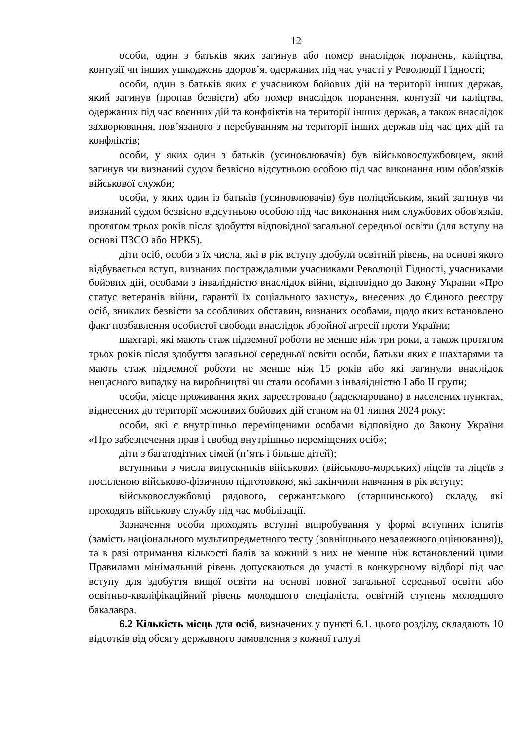12
особи, один з батьків яких загинув або помер внаслідок поранень, каліцтва, контузії чи інших ушкоджень здоров’я, одержаних під час участі у Революції Гідності;
особи, один з батьків яких є учасником бойових дій на території інших держав, який загинув (пропав безвісти) або помер внаслідок поранення, контузії чи каліцтва, одержаних під час воєнних дій та конфліктів на території інших держав, а також внаслідок захворювання, пов’язаного з перебуванням на території інших держав під час цих дій та конфліктів;
особи, у яких один з батьків (усиновлювачів) був військовослужбовцем, який загинув чи визнаний судом безвісно відсутньою особою під час виконання ним обов'язків військової служби;
особи, у яких один із батьків (усиновлювачів) був поліцейським, який загинув чи визнаний судом безвісно відсутньою особою під час виконання ним службових обов'язків, протягом трьох років після здобуття відповідної загальної середньої освіти (для вступу на основі ПЗСО або НРК5).
діти осіб, особи з їх числа, які в рік вступу здобули освітній рівень, на основі якого відбувається вступ, визнаних постраждалими учасниками Революції Гідності, учасниками бойових дій, особами з інвалідністю внаслідок війни, відповідно до Закону України «Про статус ветеранів війни, гарантії їх соціального захисту», внесених до Єдиного реєстру осіб, зниклих безвісти за особливих обставин, визнаних особами, щодо яких встановлено факт позбавлення особистої свободи внаслідок збройної агресії проти України;
шахтарі, які мають стаж підземної роботи не менше ніж три роки, а також протягом трьох років після здобуття загальної середньої освіти особи, батьки яких є шахтарями та мають стаж підземної роботи не менше ніж 15 років або які загинули внаслідок нещасного випадку на виробництві чи стали особами з інвалідністю І або ІІ групи;
особи, місце проживання яких зареєстровано (задекларовано) в населених пунктах, віднесених до території можливих бойових дій станом на 01 липня 2024 року;
особи, які є внутрішньо переміщеними особами відповідно до Закону України «Про забезпечення прав і свобод внутрішньо переміщених осіб»;
діти з багатодітних сімей (п’ять і більше дітей);
вступники з числа випускників військових (військово-морських) ліцеїв та ліцеїв з посиленою військово-фізичною підготовкою, які закінчили навчання в рік вступу;
військовослужбовці рядового, сержантського (старшинського) складу, які проходять військову службу під час мобілізації.
Зазначення особи проходять вступні випробування у формі вступних іспитів (замість національного мультипредметного тесту (зовнішнього незалежного оцінювання)), та в разі отримання кількості балів за кожний з них не менше ніж встановлений цими Правилами мінімальний рівень допускаються до участі в конкурсному відборі під час вступу для здобуття вищої освіти на основі повної загальної середньої освіти або освітньо-кваліфікаційний рівень молодшого спеціаліста, освітній ступень молодшого бакалавра.
6.2 Кількість місць для осіб, визначених у пункті 6.1. цього розділу, складають 10 відсотків від обсягу державного замовлення з кожної галузі